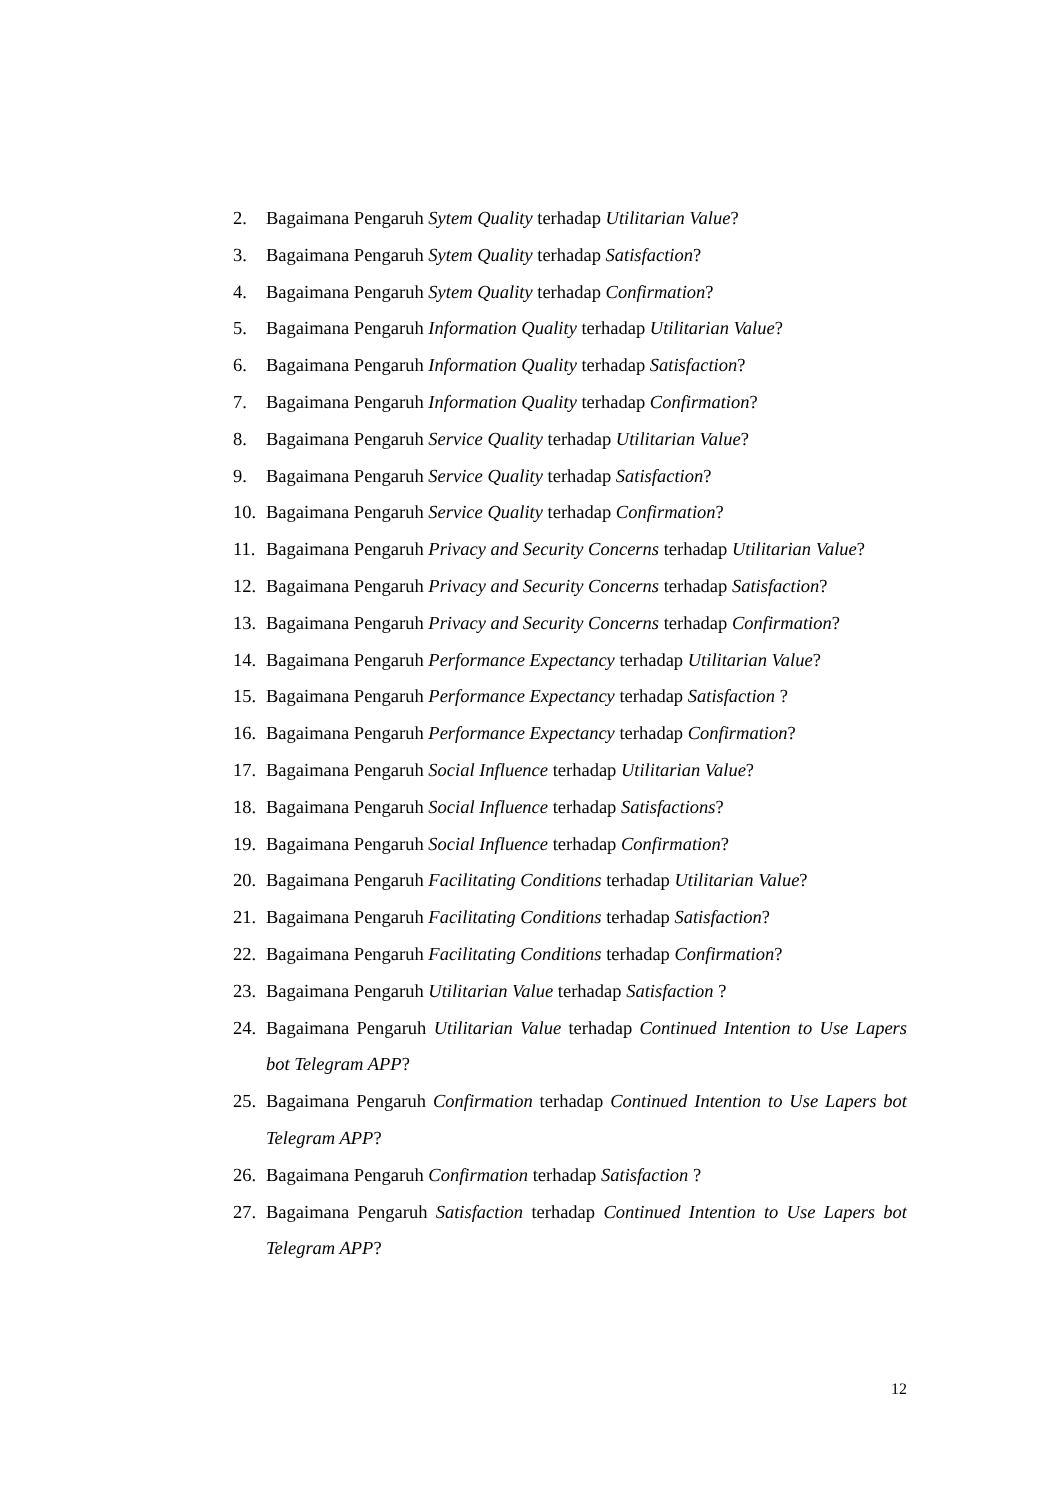2. Bagaimana Pengaruh Sytem Quality terhadap Utilitarian Value?
3. Bagaimana Pengaruh Sytem Quality terhadap Satisfaction?
4. Bagaimana Pengaruh Sytem Quality terhadap Confirmation?
5. Bagaimana Pengaruh Information Quality terhadap Utilitarian Value?
6. Bagaimana Pengaruh Information Quality terhadap Satisfaction?
7. Bagaimana Pengaruh Information Quality terhadap Confirmation?
8. Bagaimana Pengaruh Service Quality terhadap Utilitarian Value?
9. Bagaimana Pengaruh Service Quality terhadap Satisfaction?
10. Bagaimana Pengaruh Service Quality terhadap Confirmation?
11. Bagaimana Pengaruh Privacy and Security Concerns terhadap Utilitarian Value?
12. Bagaimana Pengaruh Privacy and Security Concerns terhadap Satisfaction?
13. Bagaimana Pengaruh Privacy and Security Concerns terhadap Confirmation?
14. Bagaimana Pengaruh Performance Expectancy terhadap Utilitarian Value?
15. Bagaimana Pengaruh Performance Expectancy terhadap Satisfaction ?
16. Bagaimana Pengaruh Performance Expectancy terhadap Confirmation?
17. Bagaimana Pengaruh Social Influence terhadap Utilitarian Value?
18. Bagaimana Pengaruh Social Influence terhadap Satisfactions?
19. Bagaimana Pengaruh Social Influence terhadap Confirmation?
20. Bagaimana Pengaruh Facilitating Conditions terhadap Utilitarian Value?
21. Bagaimana Pengaruh Facilitating Conditions terhadap Satisfaction?
22. Bagaimana Pengaruh Facilitating Conditions terhadap Confirmation?
23. Bagaimana Pengaruh Utilitarian Value terhadap Satisfaction ?
24. Bagaimana Pengaruh Utilitarian Value terhadap Continued Intention to Use Lapers bot Telegram APP?
25. Bagaimana Pengaruh Confirmation terhadap Continued Intention to Use Lapers bot Telegram APP?
26. Bagaimana Pengaruh Confirmation terhadap Satisfaction ?
27. Bagaimana Pengaruh Satisfaction terhadap Continued Intention to Use Lapers bot Telegram APP?
12